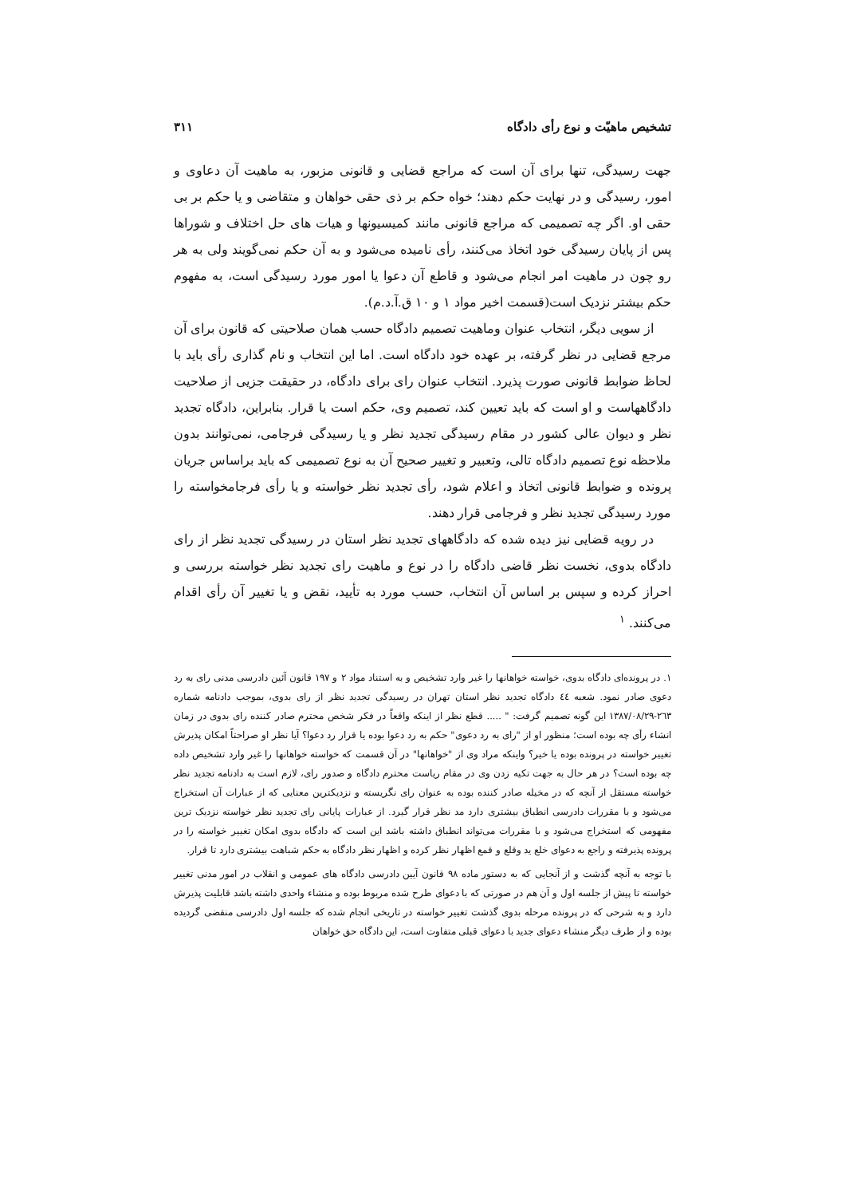تشخیص ماهیّت و نوع رأی دادگاه ۳۱۱
جهت رسیدگی، تنها برای آن است که مراجع قضایی و قانونی مزبور، به ماهیت آن دعاوی و امور، رسیدگی و در نهایت حکم دهند؛ خواه حکم بر ذی حقی خواهان و متقاضی و یا حکم بر بی حقی او. اگر چه تصمیمی که مراجع قانونی مانند کمیسیونها و هیات های حل اختلاف و شوراها پس از پایان رسیدگی خود اتخاذ می‌کنند، رأی نامیده می‌شود و به آن حکم نمی‌گویند ولی به هر رو چون در ماهیت امر انجام می‌شود و قاطع آن دعوا یا امور مورد رسیدگی است، به مفهوم حکم بیشتر نزدیک است(قسمت اخیر مواد ۱ و ۱۰ ق.آ.د.م).
از سویی دیگر، انتخاب عنوان وماهیت تصمیم دادگاه حسب همان صلاحیتی که قانون برای آن مرجع قضایی در نظر گرفته، بر عهده خود دادگاه است. اما این انتخاب و نام گذاری رأی باید با لحاظ ضوابط قانونی صورت پذیرد. انتخاب عنوان رای برای دادگاه، در حقیقت جزیی از صلاحیت دادگاههاست و او است که باید تعیین کند، تصمیم وی، حکم است یا قرار. بنابراین، دادگاه تجدید نظر و دیوان عالی کشور در مقام رسیدگی تجدید نظر و یا رسیدگی فرجامی، نمی‌توانند بدون ملاحظه نوع تصمیم دادگاه تالی، وتعبیر و تغییر صحیح آن به نوع تصمیمی که باید براساس جریان پرونده و ضوابط قانونی اتخاذ و اعلام شود، رأی تجدید نظر خواسته و یا رأی فرجامخواسته را مورد رسیدگی تجدید نظر و فرجامی قرار دهند.
در رویه قضایی نیز دیده شده که دادگاههای تجدید نظر استان در رسیدگی تجدید نظر از رای دادگاه بدوی، نخست نظر قاضی دادگاه را در نوع و ماهیت رای تجدید نظر خواسته بررسی و احراز کرده و سپس بر اساس آن انتخاب، حسب مورد به تأیید، نقض و یا تغییر آن رأی اقدام می‌کنند. <sup>۱</sup>
۱. در پرونده‌ای دادگاه بدوی، خواسته خواهانها را غیر وارد تشخیص و به استناد مواد ۲ و ۱۹۷ قانون آئین دادرسی مدنی رای به رد دعوی صادر نمود. شعبه ٤٤ دادگاه تجدید نظر استان تهران در رسیدگی تجدید نظر از رای بدوی، بموجب دادنامه شماره ۲٦۳-۱۳۸۷/۰۸/۲۹ این گونه تصمیم گرفت: " ..... قطع نظر از اینکه واقعاً در فکر شخص محترم صادر کننده رای بدوی در زمان انشاء رأی چه بوده است؛ منظور او از "رای به رد دعوی" حکم به رد دعوا بوده یا قرار رد دعوا؟ آیا نظر او صراحتاً امکان پذیرش تغییر خواسته در پرونده بوده یا خیر؟ واینکه مراد وی از "خواهانها" در آن قسمت که خواسته خواهانها را غیر وارد تشخیص داده چه بوده است؟ در هر حال به جهت تکیه زدن وی در مقام ریاست محترم دادگاه و صدور رای، لازم است به دادنامه تجدید نظر خواسته مستقل از آنچه که در مخیله صادر کننده بوده به عنوان رای نگریسته و نزدیکترین معنایی که از عبارات آن استخراج می‌شود و با مقررات دادرسی انطباق بیشتری دارد مد نظر قرار گیرد. از عبارات پایانی رای تجدید نظر خواسته نزدیک ترین مفهومی که استخراج می‌شود و با مقررات می‌تواند انطباق داشته باشد این است که دادگاه بدوی امکان تغییر خواسته را در پرونده پذیرفته و راجع به دعوای خلع ید وقلع و قمع اظهار نظر کرده و اظهار نظر دادگاه به حکم شباهت بیشتری دارد تا قرار.
با توجه به آنچه گذشت و از آنجایی که به دستور ماده ۹۸ قانون آیین دادرسی دادگاه های عمومی و انقلاب در امور مدنی تغییر خواسته تا پیش از جلسه اول و آن هم در صورتی که با دعوای طرح شده مربوط بوده و منشاء واحدی داشته باشد قابلیت پذیرش دارد و به شرحی که در پرونده مرحله بدوی گذشت تغییر خواسته در تاریخی انجام شده که جلسه اول دادرسی منقضی گردیده بوده و از طرف دیگر منشاء دعوای جدید با دعوای قبلی متفاوت است، این دادگاه حق خواهان